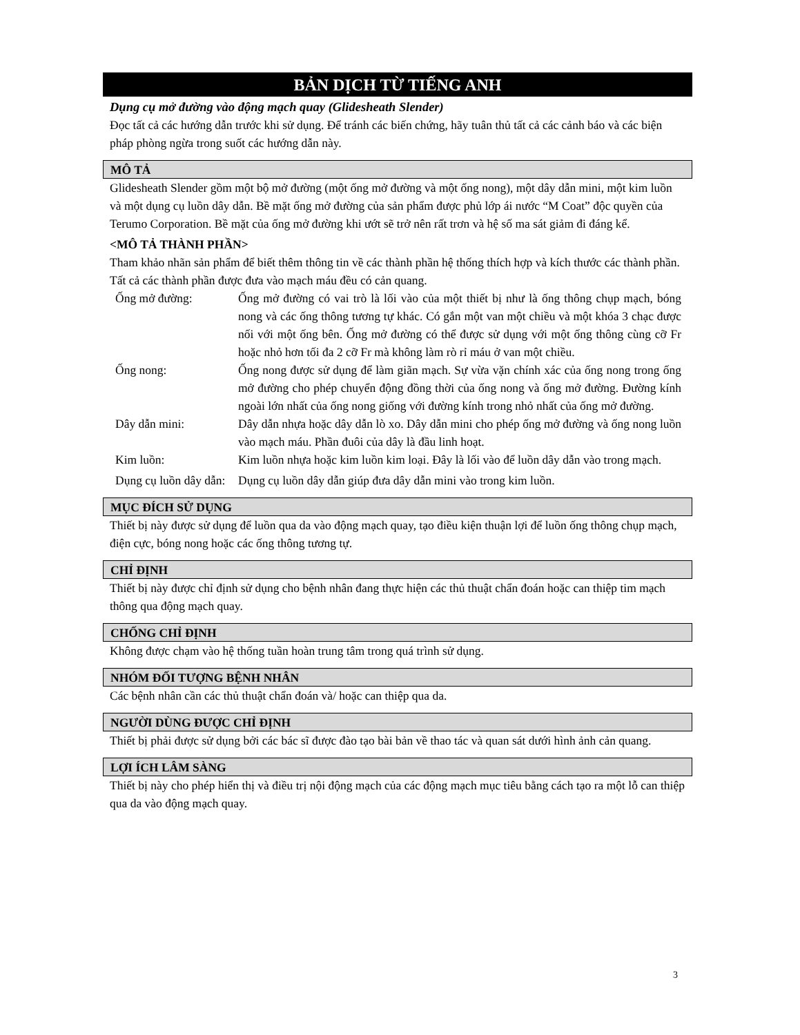BẢN DỊCH TỪ TIẾNG ANH
Dụng cụ mở đường vào động mạch quay (Glidesheath Slender)
Đọc tất cả các hướng dẫn trước khi sử dụng. Để tránh các biến chứng, hãy tuân thủ tất cả các cảnh báo và các biện pháp phòng ngừa trong suốt các hướng dẫn này.
MÔ TẢ
Glidesheath Slender gồm một bộ mở đường (một ống mở đường và một ống nong), một dây dẫn mini, một kim luồn và một dụng cụ luồn dây dẫn. Bề mặt ống mở đường của sản phẩm được phủ lớp ái nước “M Coat” độc quyền của Terumo Corporation. Bề mặt của ống mở đường khi ướt sẽ trở nên rất trơn và hệ số ma sát giảm đi đáng kể.
<MÔ TẢ THÀNH PHẦN>
Tham khảo nhãn sản phẩm để biết thêm thông tin về các thành phần hệ thống thích hợp và kích thước các thành phần. Tất cả các thành phần được đưa vào mạch máu đều có cản quang.
| Ống mở đường: | Ống mở đường có vai trò là lối vào của một thiết bị như là ống thông chụp mạch, bóng nong và các ống thông tương tự khác. Có gắn một van một chiều và một khóa 3 chạc được nối với một ống bên. Ống mở đường có thể được sử dụng với một ống thông cùng cỡ Fr hoặc nhỏ hơn tối đa 2 cỡ Fr mà không làm rò rỉ máu ở van một chiều. |
| Ống nong: | Ống nong được sử dụng để làm giãn mạch. Sự vừa vặn chính xác của ống nong trong ống mở đường cho phép chuyển động đồng thời của ống nong và ống mở đường. Đường kính ngoài lớn nhất của ống nong giống với đường kính trong nhỏ nhất của ống mở đường. |
| Dây dẫn mini: | Dây dẫn nhựa hoặc dây dẫn lò xo. Dây dẫn mini cho phép ống mở đường và ống nong luồn vào mạch máu. Phần đuôi của dây là đầu linh hoạt. |
| Kim luồn: | Kim luồn nhựa hoặc kim luồn kim loại. Đây là lối vào để luồn dây dẫn vào trong mạch. |
| Dụng cụ luồn dây dẫn: | Dụng cụ luồn dây dẫn giúp đưa dây dẫn mini vào trong kim luồn. |
MỤC ĐÍCH SỬ DỤNG
Thiết bị này được sử dụng để luồn qua da vào động mạch quay, tạo điều kiện thuận lợi để luồn ống thông chụp mạch, điện cực, bóng nong hoặc các ống thông tương tự.
CHỈ ĐỊNH
Thiết bị này được chỉ định sử dụng cho bệnh nhân đang thực hiện các thủ thuật chẩn đoán hoặc can thiệp tim mạch thông qua động mạch quay.
CHỐNG CHỈ ĐỊNH
Không được chạm vào hệ thống tuần hoàn trung tâm trong quá trình sử dụng.
NHÓM ĐỐI TƯỢNG BỆNH NHÂN
Các bệnh nhân cần các thủ thuật chẩn đoán và/ hoặc can thiệp qua da.
NGƯỜI DÙNG ĐƯỢC CHỈ ĐỊNH
Thiết bị phải được sử dụng bởi các bác sĩ được đào tạo bài bản về thao tác và quan sát dưới hình ảnh cản quang.
LỢI ÍCH LÂM SÀNG
Thiết bị này cho phép hiển thị và điều trị nội động mạch của các động mạch mục tiêu bằng cách tạo ra một lỗ can thiệp qua da vào động mạch quay.
3